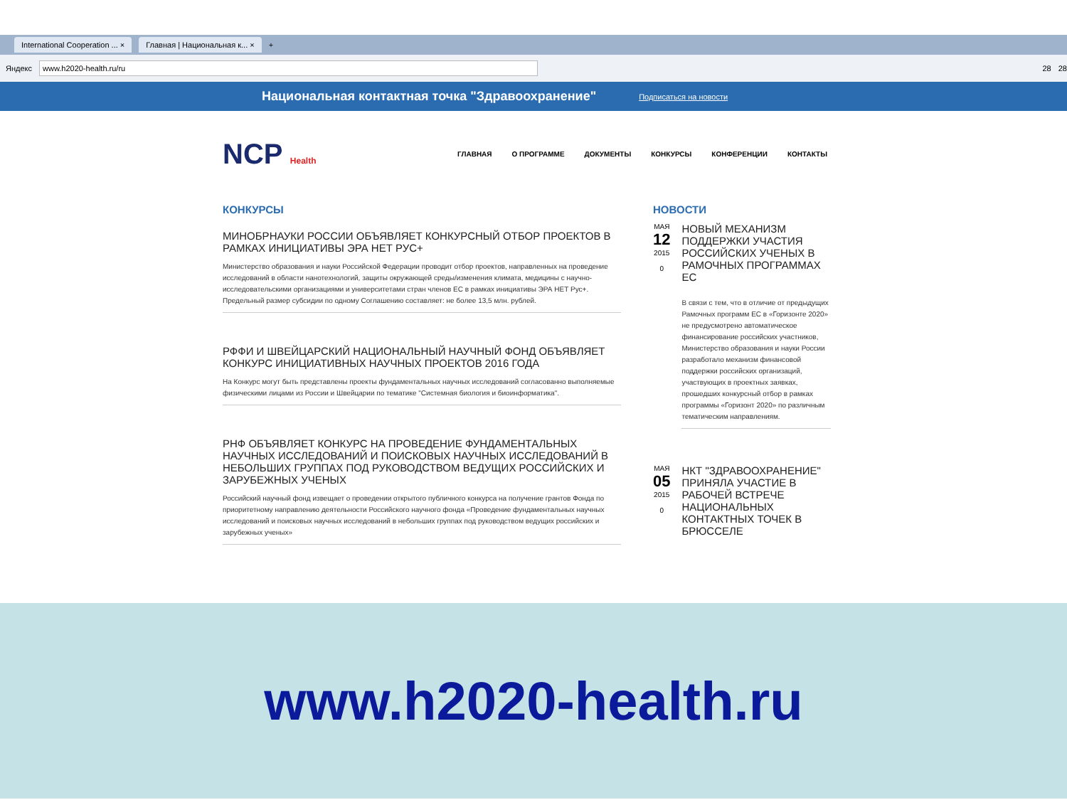International Cooperation ... × Главная | Национальная к... × +
Яндекс www.h2020-health.ru/ru 28 28
Национальная контактная точка "Здравоохранение" Подписаться на новости
NCP Health
ГЛАВНАЯ О ПРОГРАММЕ ДОКУМЕНТЫ КОНКУРСЫ КОНФЕРЕНЦИИ КОНТАКТЫ
КОНКУРСЫ
МИНОБРНАУКИ РОССИИ ОБЪЯВЛЯЕТ КОНКУРСНЫЙ ОТБОР ПРОЕКТОВ В РАМКАХ ИНИЦИАТИВЫ ЭРА НЕТ РУС+
Министерство образования и науки Российской Федерации проводит отбор проектов, направленных на проведение исследований в области нанотехнологий, защиты окружающей среды/изменения климата, медицины с научно-исследовательскими организациями и университетами стран членов ЕС в рамках инициативы ЭРА НЕТ Рус+.
Предельный размер субсидии по одному Соглашению составляет: не более 13,5 млн. рублей.
РФФИ И ШВЕЙЦАРСКИЙ НАЦИОНАЛЬНЫЙ НАУЧНЫЙ ФОНД ОБЪЯВЛЯЕТ КОНКУРС ИНИЦИАТИВНЫХ НАУЧНЫХ ПРОЕКТОВ 2016 ГОДА
На Конкурс могут быть представлены проекты фундаментальных научных исследований согласованно выполняемые физическими лицами из России и Швейцарии по тематике "Системная биология и биоинформатика".
РНФ ОБЪЯВЛЯЕТ КОНКУРС НА ПРОВЕДЕНИЕ ФУНДАМЕНТАЛЬНЫХ НАУЧНЫХ ИССЛЕДОВАНИЙ И ПОИСКОВЫХ НАУЧНЫХ ИССЛЕДОВАНИЙ В НЕБОЛЬШИХ ГРУППАХ ПОД РУКОВОДСТВОМ ВЕДУЩИХ РОССИЙСКИХ И ЗАРУБЕЖНЫХ УЧЕНЫХ
Российский научный фонд извещает о проведении открытого публичного конкурса на получение грантов Фонда по приоритетному направлению деятельности Российского научного фонда «Проведение фундаментальных научных исследований и поисковых научных исследований в небольших группах под руководством ведущих российских и зарубежных ученых»
НОВОСТИ
МАЯ
12
2015
0
НОВЫЙ МЕХАНИЗМ ПОДДЕРЖКИ УЧАСТИЯ РОССИЙСКИХ УЧЕНЫХ В РАМОЧНЫХ ПРОГРАММАХ ЕС
В связи с тем, что в отличие от предыдущих Рамочных программ ЕС в «Горизонте 2020» не предусмотрено автоматическое финансирование российских участников, Министерство образования и науки России разработало механизм финансовой поддержки российских организаций, участвующих в проектных заявках, прошедших конкурсный отбор в рамках программы «Горизонт 2020» по различным тематическим направлениям.
МАЯ
05
2015
0
НКТ "ЗДРАВООХРАНЕНИЕ" ПРИНЯЛА УЧАСТИЕ В РАБОЧЕЙ ВСТРЕЧЕ НАЦИОНАЛЬНЫХ КОНТАКТНЫХ ТОЧЕК В БРЮССЕЛЕ
www.h2020-health.ru